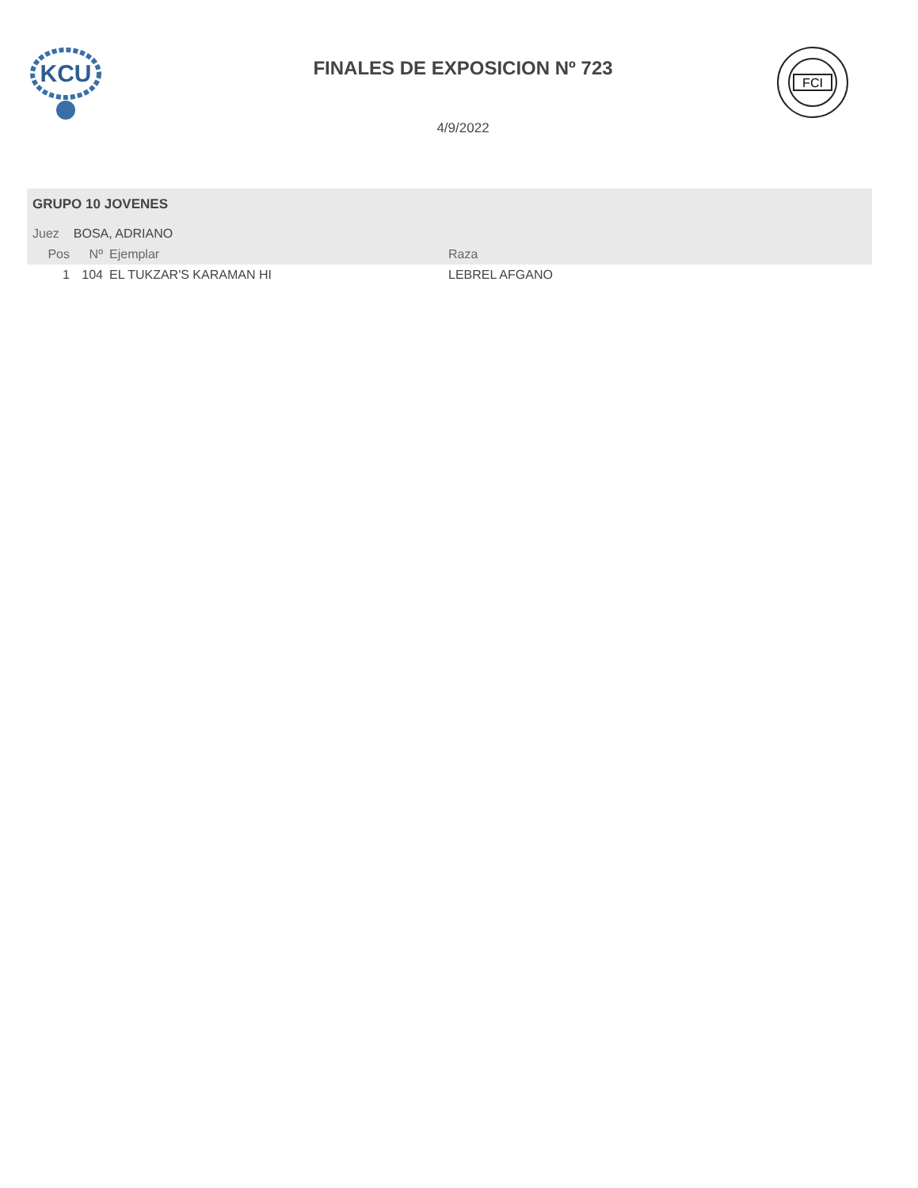KCU
FINALES DE EXPOSICION Nº 723
FCI
4/9/2022
GRUPO 10 JOVENES
Juez BOSA, ADRIANO
| Pos | Nº | Ejemplar | Raza |
| --- | --- | --- | --- |
| 1 | 104 | EL TUKZAR'S KARAMAN HI | LEBREL AFGANO |